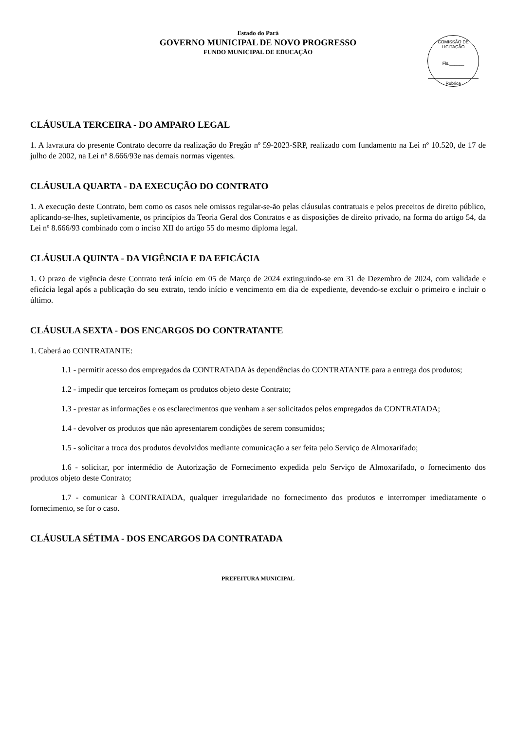Estado do Pará
GOVERNO MUNICIPAL DE NOVO PROGRESSO
FUNDO MUNICIPAL DE EDUCAÇÃO
COMISSÃO DE LICITAÇÃO
Fls.______
Rubrica
CLÁUSULA TERCEIRA - DO AMPARO LEGAL
1. A lavratura do presente Contrato decorre da realização do Pregão nº 59-2023-SRP, realizado com fundamento na Lei nº 10.520, de 17 de julho de 2002, na Lei nº 8.666/93e nas demais normas vigentes.
CLÁUSULA QUARTA - DA EXECUÇÃO DO CONTRATO
1. A execução deste Contrato, bem como os casos nele omissos regular-se-ão pelas cláusulas contratuais e pelos preceitos de direito público, aplicando-se-lhes, supletivamente, os princípios da Teoria Geral dos Contratos e as disposições de direito privado, na forma do artigo 54, da Lei nº 8.666/93 combinado com o inciso XII do artigo 55 do mesmo diploma legal.
CLÁUSULA QUINTA - DA VIGÊNCIA E DA EFICÁCIA
1. O prazo de vigência deste Contrato terá início em 05 de Março de 2024 extinguindo-se em 31 de Dezembro de 2024, com validade e eficácia legal após a publicação do seu extrato, tendo início e vencimento em dia de expediente, devendo-se excluir o primeiro e incluir o último.
CLÁUSULA SEXTA - DOS ENCARGOS DO CONTRATANTE
1. Caberá ao CONTRATANTE:
1.1 - permitir acesso dos empregados da CONTRATADA às dependências do CONTRATANTE para a entrega dos produtos;
1.2 - impedir que terceiros forneçam os produtos objeto deste Contrato;
1.3 - prestar as informações e os esclarecimentos que venham a ser solicitados pelos empregados da CONTRATADA;
1.4 - devolver os produtos que não apresentarem condições de serem consumidos;
1.5 - solicitar a troca dos produtos devolvidos mediante comunicação a ser feita pelo Serviço de Almoxarifado;
1.6 - solicitar, por intermédio de Autorização de Fornecimento expedida pelo Serviço de Almoxarifado, o fornecimento dos produtos objeto deste Contrato;
1.7 - comunicar à CONTRATADA, qualquer irregularidade no fornecimento dos produtos e interromper imediatamente o fornecimento, se for o caso.
CLÁUSULA SÉTIMA - DOS ENCARGOS DA CONTRATADA
PREFEITURA MUNICIPAL